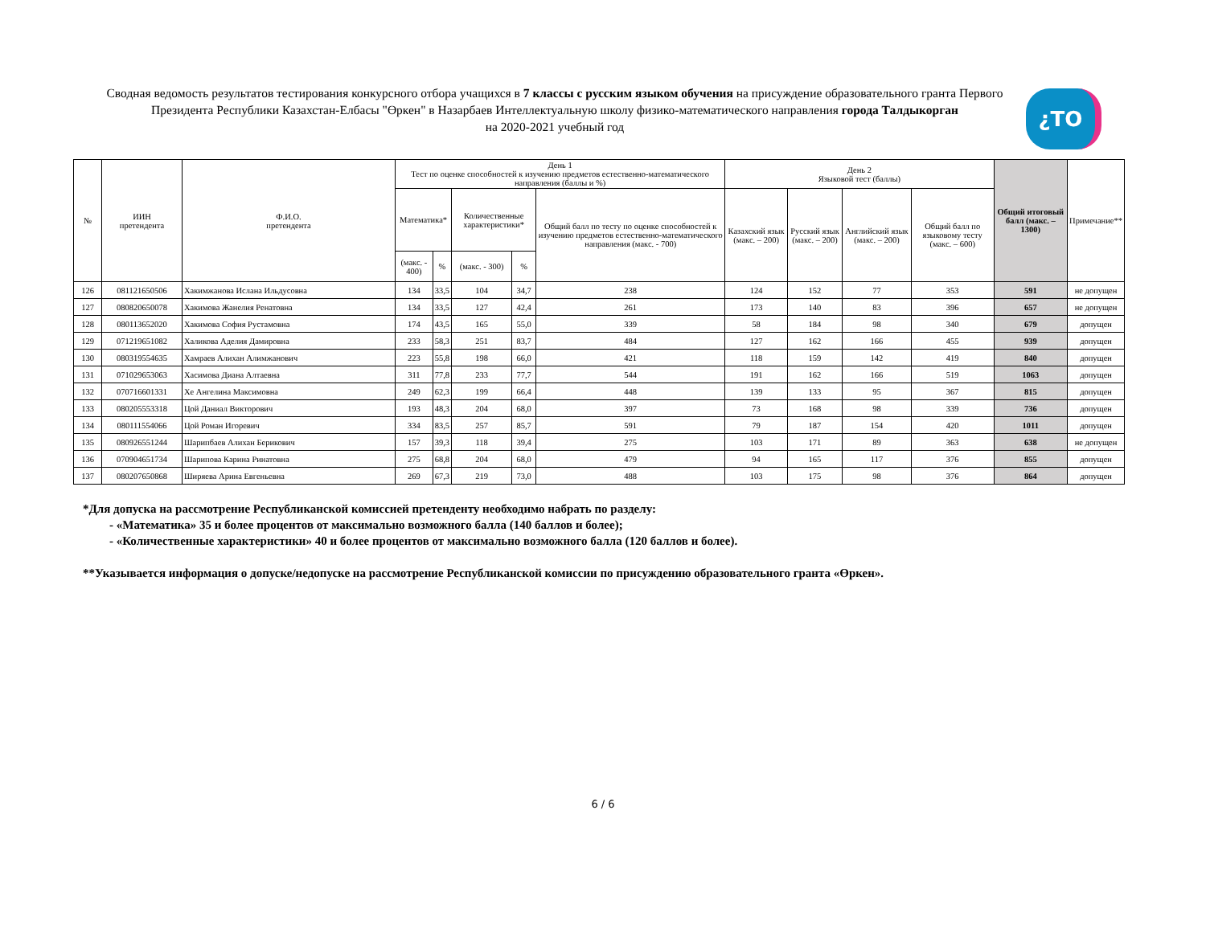Сводная ведомость результатов тестирования конкурсного отбора учащихся в 7 классы с русским языком обучения на присуждение образовательного гранта Первого Президента Республики Казахстан-Елбасы "Өркен" в Назарбаев Интеллектуальную школу физико-математического направления города Талдыкорган
на 2020-2021 учебный год
¿TO
| № | ИИН претендента | Ф.И.О. претендента | День 1 Тест по оценке способностей к изучению предметов естественно-математического направления (баллы и %) | | | | | День 2 Языковой тест (баллы) | | | | Общий итоговый балл (макс. – 1300) | Примечание** |
| --- | --- | --- | --- | --- | --- | --- | --- | --- | --- | --- | --- | --- | --- |
| | | | Математика* | | Количественные характеристики* | | Общий балл по тесту по оценке способностей к изучению предметов естественно-математического направления (макс. - 700) | Казахский язык (макс. – 200) | Русский язык (макс. – 200) | Английский язык (макс. – 200) | Общий балл по языковому тесту (макс. – 600) | | |
| | | | (макс. - 400) | % | (макс. - 300) | % | | | | | | | |
| 126 | 081121650506 | Хакимжанова Ислана Ильдусовна | 134 | 33,5 | 104 | 34,7 | 238 | 124 | 152 | 77 | 353 | 591 | не допущен |
| 127 | 080820650078 | Хакимова Жанелия Ренатовна | 134 | 33,5 | 127 | 42,4 | 261 | 173 | 140 | 83 | 396 | 657 | не допущен |
| 128 | 080113652020 | Хакимова София Рустамовна | 174 | 43,5 | 165 | 55,0 | 339 | 58 | 184 | 98 | 340 | 679 | допущен |
| 129 | 071219651082 | Халикова Аделия Дамировна | 233 | 58,3 | 251 | 83,7 | 484 | 127 | 162 | 166 | 455 | 939 | допущен |
| 130 | 080319554635 | Хамраев Алихан Алимжанович | 223 | 55,8 | 198 | 66,0 | 421 | 118 | 159 | 142 | 419 | 840 | допущен |
| 131 | 071029653063 | Хасимова Диана Алтаевна | 311 | 77,8 | 233 | 77,7 | 544 | 191 | 162 | 166 | 519 | 1063 | допущен |
| 132 | 070716601331 | Хе Ангелина Максимовна | 249 | 62,3 | 199 | 66,4 | 448 | 139 | 133 | 95 | 367 | 815 | допущен |
| 133 | 080205553318 | Цой Даниал Викторович | 193 | 48,3 | 204 | 68,0 | 397 | 73 | 168 | 98 | 339 | 736 | допущен |
| 134 | 080111554066 | Цой Роман Игоревич | 334 | 83,5 | 257 | 85,7 | 591 | 79 | 187 | 154 | 420 | 1011 | допущен |
| 135 | 080926551244 | Шарипбаев Алихан Берикович | 157 | 39,3 | 118 | 39,4 | 275 | 103 | 171 | 89 | 363 | 638 | не допущен |
| 136 | 070904651734 | Шарипова Карина Ринатовна | 275 | 68,8 | 204 | 68,0 | 479 | 94 | 165 | 117 | 376 | 855 | допущен |
| 137 | 080207650868 | Ширяева Арина Евгеньевна | 269 | 67,3 | 219 | 73,0 | 488 | 103 | 175 | 98 | 376 | 864 | допущен |
*Для допуска на рассмотрение Республиканской комиссией претенденту необходимо набрать по разделу:
- «Математика» 35 и более процентов от максимально возможного балла (140 баллов и более);
- «Количественные характеристики» 40 и более процентов от максимально возможного балла (120 баллов и более).
**Указывается информация о допуске/недопуске на рассмотрение Республиканской комиссии по присуждению образовательного гранта «Өркен».
6 / 6